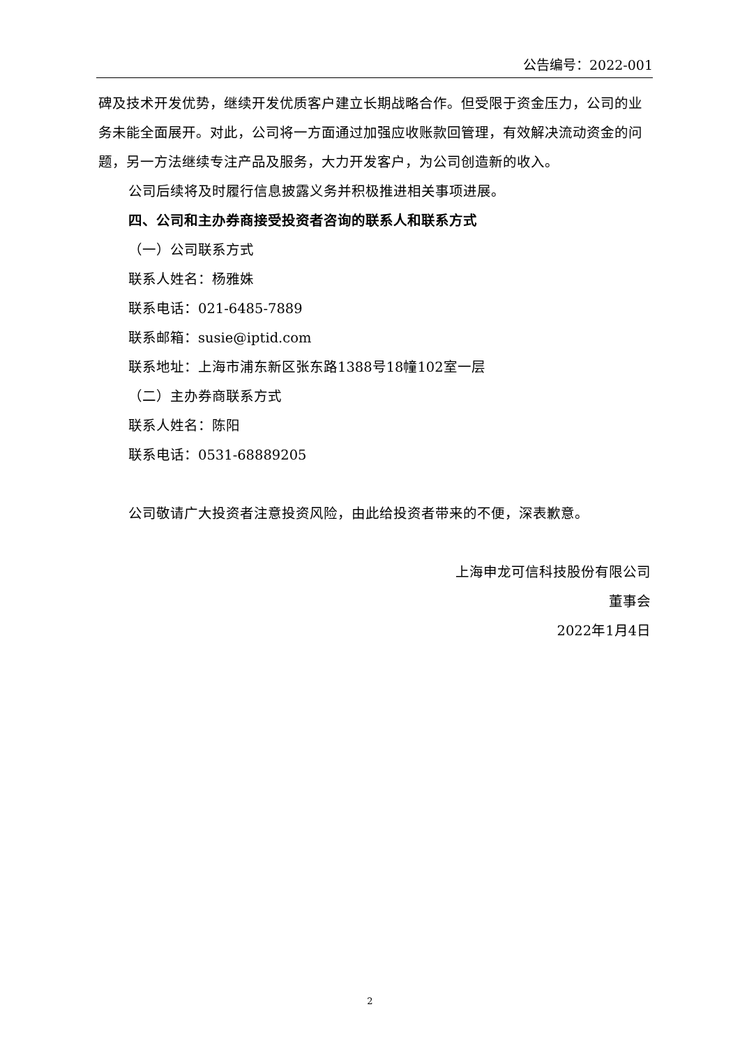公告编号：2022-001
碑及技术开发优势，继续开发优质客户建立长期战略合作。但受限于资金压力，公司的业务未能全面展开。对此，公司将一方面通过加强应收账款回管理，有效解决流动资金的问题，另一方法继续专注产品及服务，大力开发客户，为公司创造新的收入。
公司后续将及时履行信息披露义务并积极推进相关事项进展。
四、公司和主办券商接受投资者咨询的联系人和联系方式
（一）公司联系方式
联系人姓名：杨雅姝
联系电话：021-6485-7889
联系邮箱：susie@iptid.com
联系地址：上海市浦东新区张东路1388号18幢102室一层
（二）主办券商联系方式
联系人姓名：陈阳
联系电话：0531-68889205
公司敬请广大投资者注意投资风险，由此给投资者带来的不便，深表歉意。
上海申龙可信科技股份有限公司
董事会
2022年1月4日
2